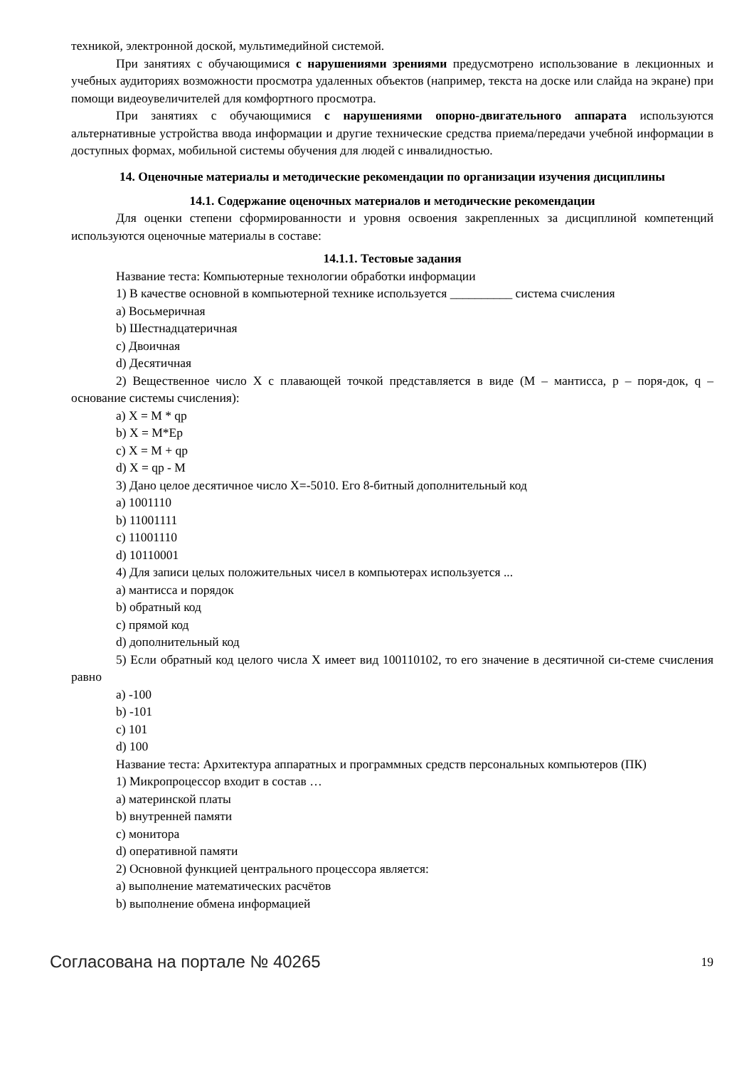техникой, электронной доской, мультимедийной системой.
При занятиях с обучающимися с нарушениями зрениями предусмотрено использование в лекционных и учебных аудиториях возможности просмотра удаленных объектов (например, текста на доске или слайда на экране) при помощи видеоувеличителей для комфортного просмотра.
При занятиях с обучающимися с нарушениями опорно-двигательного аппарата используются альтернативные устройства ввода информации и другие технические средства приема/передачи учебной информации в доступных формах, мобильной системы обучения для людей с инвалидностью.
14. Оценочные материалы и методические рекомендации по организации изучения дисциплины
14.1. Содержание оценочных материалов и методические рекомендации
Для оценки степени сформированности и уровня освоения закрепленных за дисциплиной компетенций используются оценочные материалы в составе:
14.1.1. Тестовые задания
Название теста: Компьютерные технологии обработки информации
1) В качестве основной в компьютерной технике используется __________ система счисления
a) Восьмеричная
b) Шестнадцатеричная
c) Двоичная
d) Десятичная
2) Вещественное число X с плавающей точкой представляется в виде (M – мантисса, p – поря-док, q – основание системы счисления):
a) X = M * qp
b) X = M*Ep
c) X = M + qp
d) X = qp - M
3) Дано целое десятичное число X=-5010. Его 8-битный дополнительный код
a) 1001110
b) 11001111
c) 11001110
d) 10110001
4) Для записи целых положительных чисел в компьютерах используется ...
a) мантисса и порядок
b) обратный код
c) прямой код
d) дополнительный код
5) Если обратный код целого числа X имеет вид 100110102, то его значение в десятичной си-стеме счисления равно
a) -100
b) -101
c) 101
d) 100
Название теста: Архитектура аппаратных и программных средств персональных компьютеров (ПК)
1) Микропроцессор входит в состав …
a) материнской платы
b) внутренней памяти
c) монитора
d) оперативной памяти
2) Основной функцией центрального процессора является:
a) выполнение математических расчётов
b) выполнение обмена информацией
Согласована на портале № 40265 19